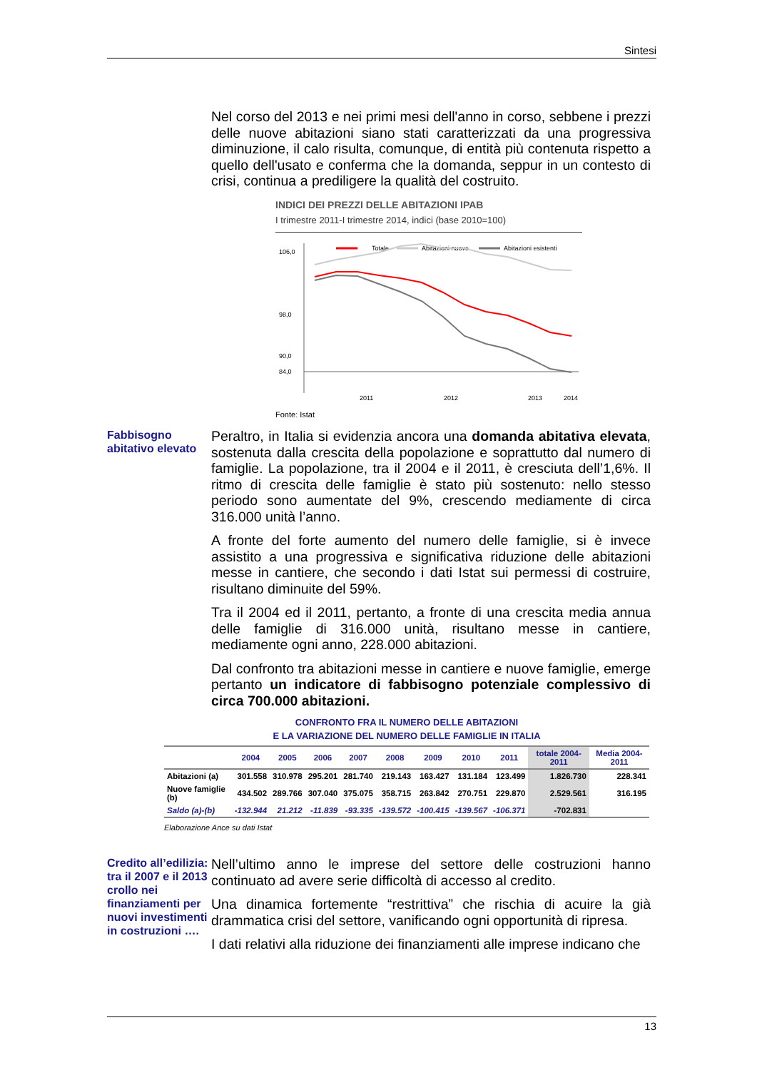Sintesi
Nel corso del 2013 e nei primi mesi dell'anno in corso, sebbene i prezzi delle nuove abitazioni siano stati caratterizzati da una progressiva diminuzione, il calo risulta, comunque, di entità più contenuta rispetto a quello dell'usato e conferma che la domanda, seppur in un contesto di crisi, continua a prediligere la qualità del costruito.
INDICI DEI PREZZI DELLE ABITAZIONI IPAB
I trimestre 2011-I trimestre 2014, indici (base 2010=100)
Totale
Abitazioni nuove
Abitazioni esistenti
106,0
98,0
90,0
84,0
2011
2012
2013
2014
Fonte: Istat
Fabbisogno abitativo elevato
Peraltro, in Italia si evidenzia ancora una domanda abitativa elevata, sostenuta dalla crescita della popolazione e soprattutto dal numero di famiglie. La popolazione, tra il 2004 e il 2011, è cresciuta dell’1,6%. Il ritmo di crescita delle famiglie è stato più sostenuto: nello stesso periodo sono aumentate del 9%, crescendo mediamente di circa 316.000 unità l’anno.
A fronte del forte aumento del numero delle famiglie, si è invece assistito a una progressiva e significativa riduzione delle abitazioni messe in cantiere, che secondo i dati Istat sui permessi di costruire, risultano diminuite del 59%.
Tra il 2004 ed il 2011, pertanto, a fronte di una crescita media annua delle famiglie di 316.000 unità, risultano messe in cantiere, mediamente ogni anno, 228.000 abitazioni.
Dal confronto tra abitazioni messe in cantiere e nuove famiglie, emerge pertanto un indicatore di fabbisogno potenziale complessivo di circa 700.000 abitazioni.
CONFRONTO FRA IL NUMERO DELLE ABITAZIONI
E LA VARIAZIONE DEL NUMERO DELLE FAMIGLIE IN ITALIA
| | 2004 | 2005 | 2006 | 2007 | 2008 | 2009 | 2010 | 2011 | totale 2004-2011 | Media 2004-2011 |
| --- | --- | --- | --- | --- | --- | --- | --- | --- | --- | --- |
| Abitazioni (a) | 301.558 | 310.978 | 295.201 | 281.740 | 219.143 | 163.427 | 131.184 | 123.499 | 1.826.730 | 228.341 |
| Nuove famiglie (b) | 434.502 | 289.766 | 307.040 | 375.075 | 358.715 | 263.842 | 270.751 | 229.870 | 2.529.561 | 316.195 |
| Saldo (a)-(b) | -132.944 | 21.212 | -11.839 | -93.335 | -139.572 | -100.415 | -139.567 | -106.371 | -702.831 | |
Elaborazione Ance su dati Istat
Credito all’edilizia: tra il 2007 e il 2013 crollo nei finanziamenti per nuovi investimenti in costruzioni ….
Nell’ultimo anno le imprese del settore delle costruzioni hanno continuato ad avere serie difficoltà di accesso al credito.
Una dinamica fortemente “restrittiva” che rischia di acuire la già drammatica crisi del settore, vanificando ogni opportunità di ripresa.
I dati relativi alla riduzione dei finanziamenti alle imprese indicano che
13